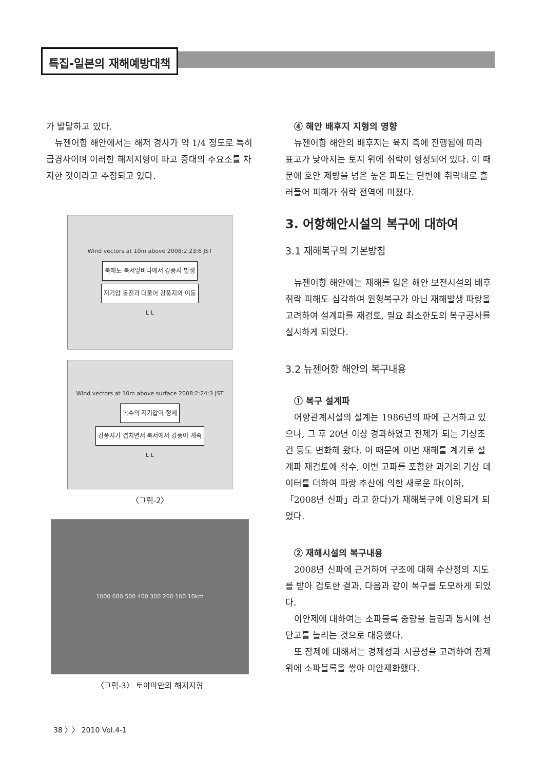특집-일본의 재해예방대책
가 발달하고 있다.
뉴젠어항 해안에서는 해저 경사가 약 1/4 정도로 특히 급경사이며 이러한 해저지형이 파고 증대의 주요소를 차지한 것이라고 추정되고 있다.
Wind vectors at 10m above 2008:2:23:6 JST
북해도 북서앞바다에서 강풍지 발생
저기압 동진과 더불어 강풍지의 이동
L L
Wind vectors at 10m above surface 2008:2:24:3 JST
복수의 저기압이 정체
강풍지가 겹치면서 북서에서 강풍이 계속
L L
〈그림-2〉
1000 600 500 400 300 200 100 10km
〈그림-3〉 토야마만의 해저지형
④ 해안 배후지 지형의 영향
뉴젠어항 해안의 배후지는 육지 측에 진행됨에 따라 표고가 낮아지는 토지 위에 취락이 형성되어 있다. 이 때문에 호안 제방을 넘은 높은 파도는 단번에 취락내로 흘러들어 피해가 취락 전역에 미쳤다.
3. 어항해안시설의 복구에 대하여
3.1 재해복구의 기본방침
뉴젠어항 해안에는 재해를 입은 해안 보전시설의 배후취락 피해도 심각하여 원형복구가 아닌 재해발생 파랑을 고려하여 설계파를 재검토, 필요 최소한도의 복구공사를 실시하게 되었다.
3.2 뉴젠어항 해안의 복구내용
① 복구 설계파
어항관계시설의 설계는 1986년의 파에 근거하고 있으나, 그 후 20년 이상 경과하였고 전제가 되는 기상조건 등도 변화해 왔다. 이 때문에 이번 재해를 계기로 설계파 재검토에 착수, 이번 고파를 포함한 과거의 기상 데이터를 더하여 파랑 추산에 의한 새로운 파(이하, 「2008년 신파」라고 한다)가 재해복구에 이용되게 되었다.
② 재해시설의 복구내용
2008년 신파에 근거하여 구조에 대해 수산청의 지도를 받아 검토한 결과, 다음과 같이 복구를 도모하게 되었다.
이안제에 대하여는 소파블록 중량을 늘림과 동시에 천단고를 늘리는 것으로 대응했다.
또 잠제에 대해서는 경제성과 시공성을 고려하여 잠제 위에 소파블록을 쌓아 이안제화했다.
38 〉〉 2010 Vol.4-1